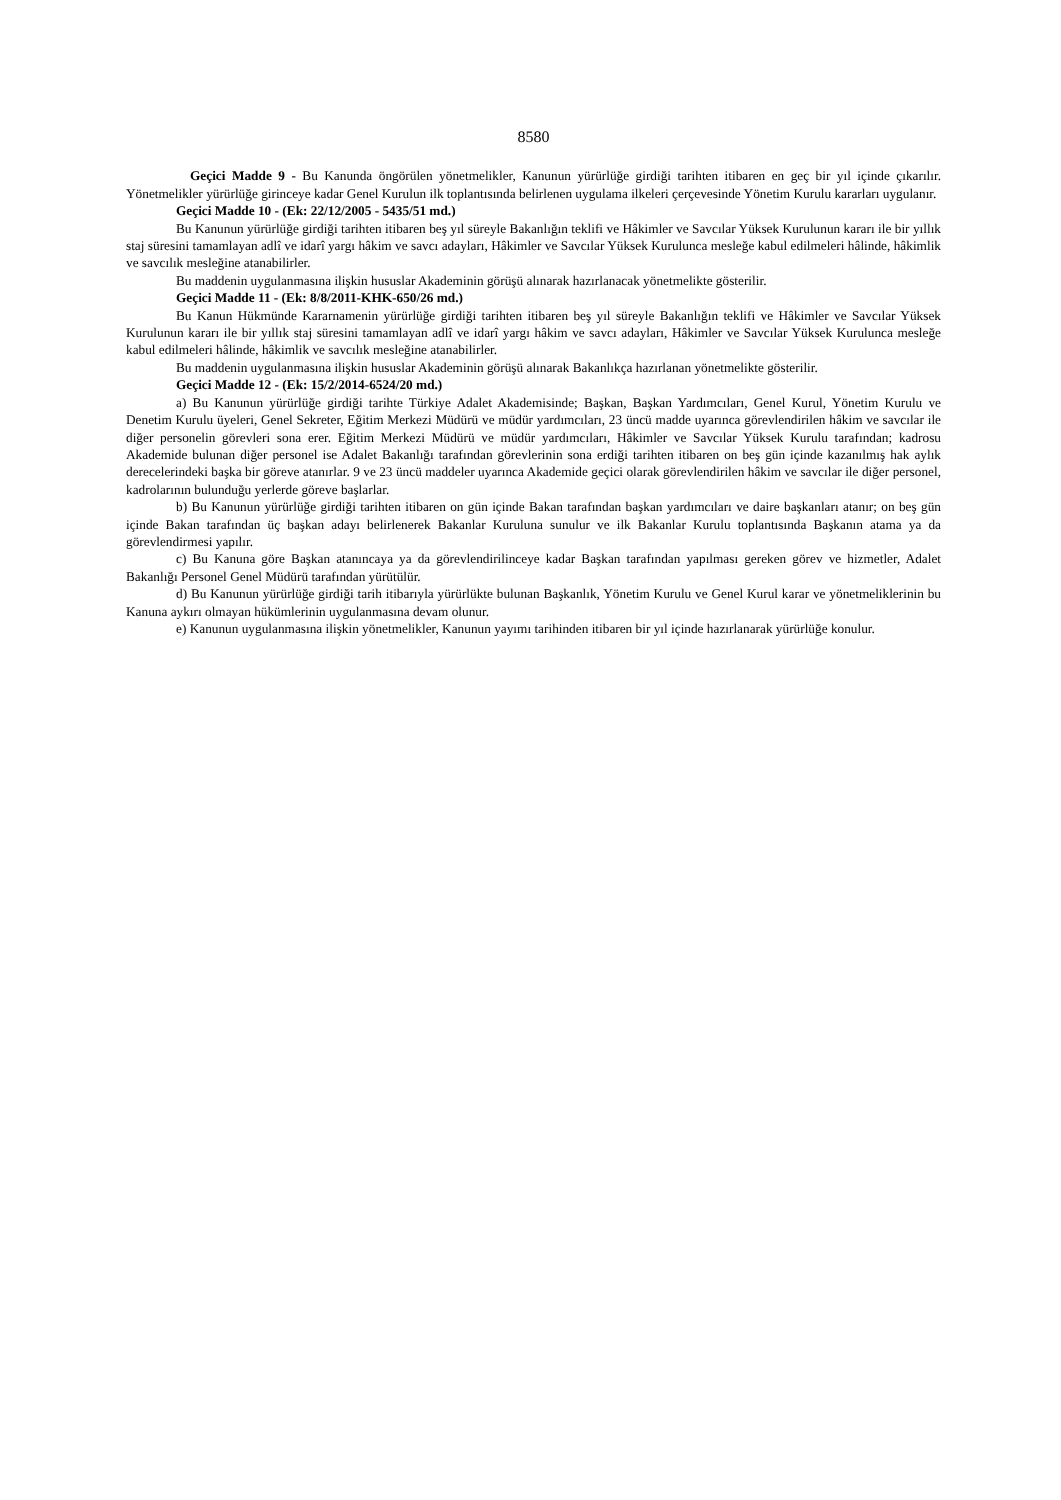8580
Geçici Madde 9 - Bu Kanunda öngörülen yönetmelikler, Kanunun yürürlüğe girdiği tarihten itibaren en geç bir yıl içinde çıkarılır. Yönetmelikler yürürlüğe girinceye kadar Genel Kurulun ilk toplantısında belirlenen uygulama ilkeleri çerçevesinde Yönetim Kurulu kararları uygulanır.
Geçici Madde 10 - (Ek: 22/12/2005 - 5435/51 md.)
Bu Kanunun yürürlüğe girdiği tarihten itibaren beş yıl süreyle Bakanlığın teklifi ve Hâkimler ve Savcılar Yüksek Kurulunun kararı ile bir yıllık staj süresini tamamlayan adlî ve idarî yargı hâkim ve savcı adayları, Hâkimler ve Savcılar Yüksek Kurulunca mesleğe kabul edilmeleri hâlinde, hâkimlik ve savcılık mesleğine atanabilirler.
Bu maddenin uygulanmasına ilişkin hususlar Akademinin görüşü alınarak hazırlanacak yönetmelikte gösterilir.
Geçici Madde 11 - (Ek: 8/8/2011-KHK-650/26 md.)
Bu Kanun Hükmünde Kararnamenin yürürlüğe girdiği tarihten itibaren beş yıl süreyle Bakanlığın teklifi ve Hâkimler ve Savcılar Yüksek Kurulunun kararı ile bir yıllık staj süresini tamamlayan adlî ve idarî yargı hâkim ve savcı adayları, Hâkimler ve Savcılar Yüksek Kurulunca mesleğe kabul edilmeleri hâlinde, hâkimlik ve savcılık mesleğine atanabilirler.
Bu maddenin uygulanmasına ilişkin hususlar Akademinin görüşü alınarak Bakanlıkça hazırlanan yönetmelikte gösterilir.
Geçici Madde 12 - (Ek: 15/2/2014-6524/20 md.)
a) Bu Kanunun yürürlüğe girdiği tarihte Türkiye Adalet Akademisinde; Başkan, Başkan Yardımcıları, Genel Kurul, Yönetim Kurulu ve Denetim Kurulu üyeleri, Genel Sekreter, Eğitim Merkezi Müdürü ve müdür yardımcıları, 23 üncü madde uyarınca görevlendirilen hâkim ve savcılar ile diğer personelin görevleri sona erer. Eğitim Merkezi Müdürü ve müdür yardımcıları, Hâkimler ve Savcılar Yüksek Kurulu tarafından; kadrosu Akademide bulunan diğer personel ise Adalet Bakanlığı tarafından görevlerinin sona erdiği tarihten itibaren on beş gün içinde kazanılmış hak aylık derecelerindeki başka bir göreve atanırlar. 9 ve 23 üncü maddeler uyarınca Akademide geçici olarak görevlendirilen hâkim ve savcılar ile diğer personel, kadrolarının bulunduğu yerlerde göreve başlarlar.
b) Bu Kanunun yürürlüğe girdiği tarihten itibaren on gün içinde Bakan tarafından başkan yardımcıları ve daire başkanları atanır; on beş gün içinde Bakan tarafından üç başkan adayı belirlenerek Bakanlar Kuruluna sunulur ve ilk Bakanlar Kurulu toplantısında Başkanın atama ya da görevlendirmesi yapılır.
c) Bu Kanuna göre Başkan atanıncaya ya da görevlendirilinceye kadar Başkan tarafından yapılması gereken görev ve hizmetler, Adalet Bakanlığı Personel Genel Müdürü tarafından yürütülür.
d) Bu Kanunun yürürlüğe girdiği tarih itibarıyla yürürlükte bulunan Başkanlık, Yönetim Kurulu ve Genel Kurul karar ve yönetmeliklerinin bu Kanuna aykırı olmayan hükümlerinin uygulanmasına devam olunur.
e) Kanunun uygulanmasına ilişkin yönetmelikler, Kanunun yayımı tarihinden itibaren bir yıl içinde hazırlanarak yürürlüğe konulur.